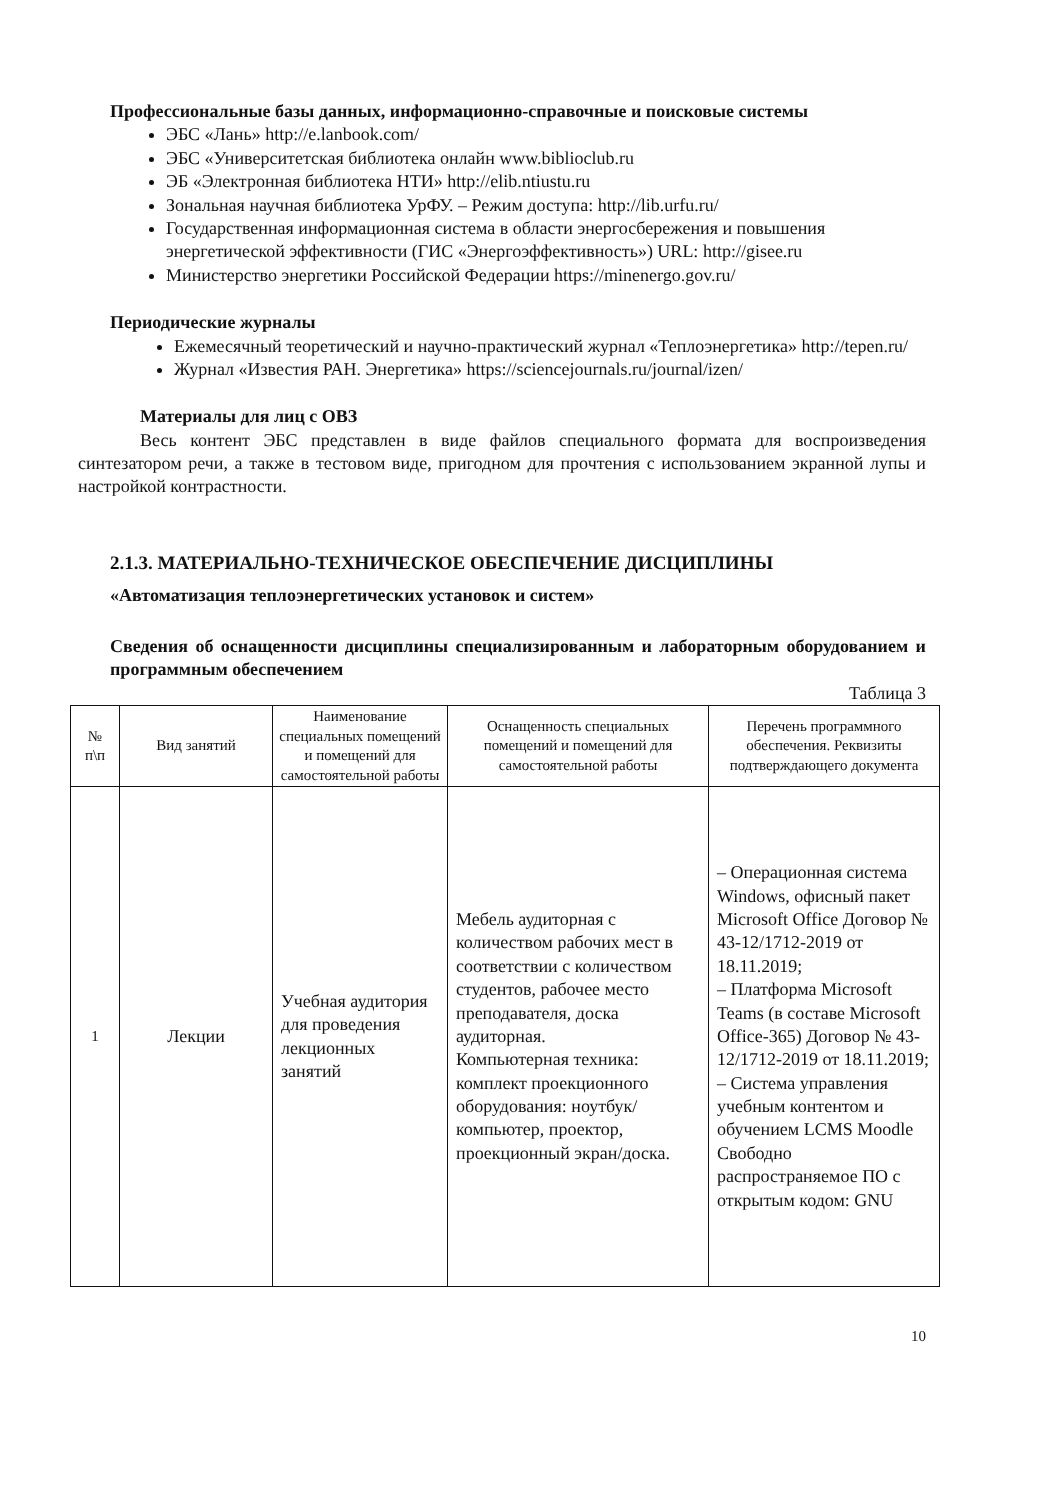Профессиональные базы данных, информационно-справочные и поисковые системы
ЭБС «Лань» http://e.lanbook.com/
ЭБС «Университетская библиотека онлайн www.biblioclub.ru
ЭБ «Электронная библиотека НТИ» http://elib.ntiustu.ru
Зональная научная библиотека УрФУ. – Режим доступа: http://lib.urfu.ru/
Государственная информационная система в области энергосбережения и повышения энергетической эффективности (ГИС «Энергоэффективность») URL: http://gisee.ru
Министерство энергетики Российской Федерации https://minenergo.gov.ru/
Периодические журналы
Ежемесячный теоретический и научно-практический журнал «Теплоэнергетика» http://tepen.ru/
Журнал «Известия РАН. Энергетика» https://sciencejournals.ru/journal/izen/
Материалы для лиц с ОВЗ
Весь контент ЭБС представлен в виде файлов специального формата для воспроизведения синтезатором речи, а также в тестовом виде, пригодном для прочтения с использованием экранной лупы и настройкой контрастности.
2.1.3. МАТЕРИАЛЬНО-ТЕХНИЧЕСКОЕ ОБЕСПЕЧЕНИЕ ДИСЦИПЛИНЫ
«Автоматизация теплоэнергетических установок и систем»
Сведения об оснащенности дисциплины специализированным и лабораторным оборудованием и программным обеспечением
Таблица 3
| № п\п | Вид занятий | Наименование специальных помещений и помещений для самостоятельной работы | Оснащенность специальных помещений и помещений для самостоятельной работы | Перечень программного обеспечения. Реквизиты подтверждающего документа |
| --- | --- | --- | --- | --- |
| 1 | Лекции | Учебная аудитория для проведения лекционных занятий | Мебель аудиторная с количеством рабочих мест в соответствии с количеством студентов, рабочее место преподавателя, доска аудиторная. Компьютерная техника: комплект проекционного оборудования: ноутбук/компьютер, проектор, проекционный экран/доска. | – Операционная система Windows, офисный пакет Microsoft Office Договор № 43-12/1712-2019 от 18.11.2019; – Платформа Microsoft Teams (в составе Microsoft Office-365) Договор № 43-12/1712-2019 от 18.11.2019; – Система управления учебным контентом и обучением LCMS Moodle Свободно распространяемое ПО с открытым кодом: GNU |
10